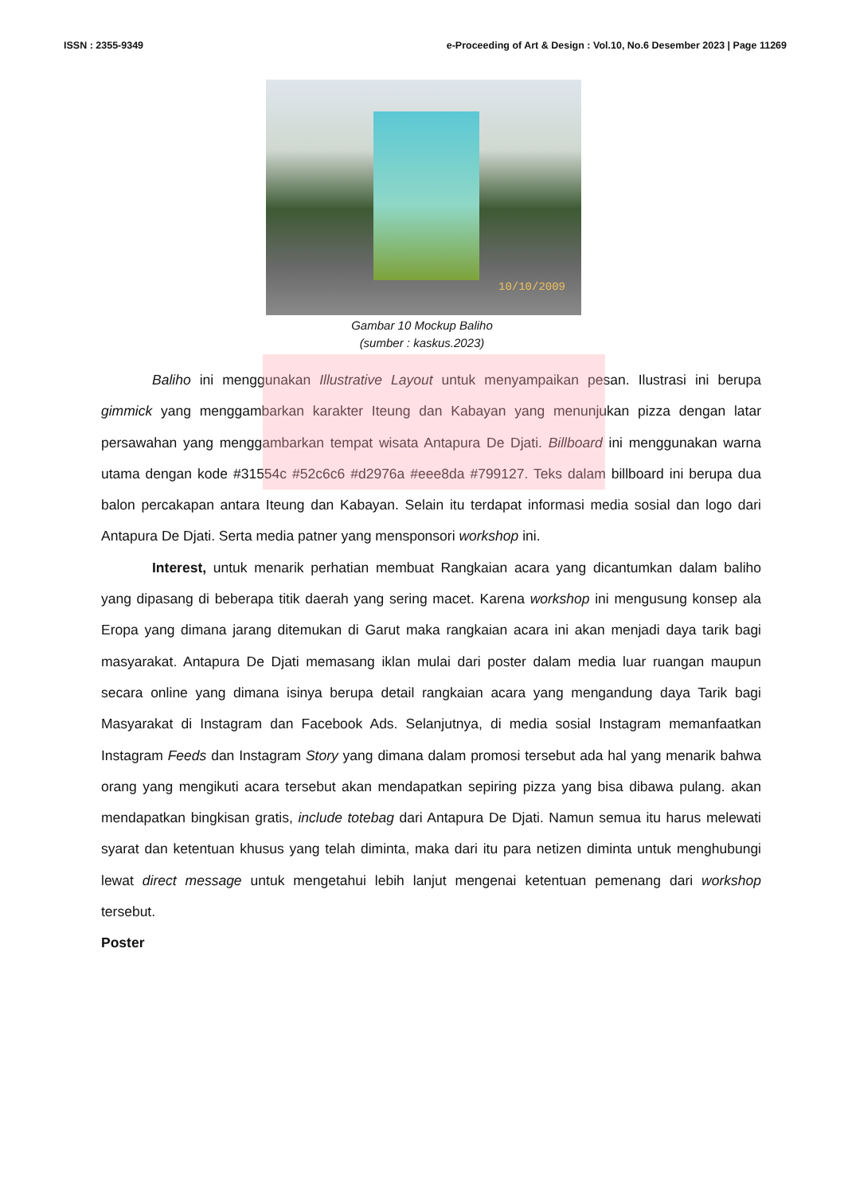ISSN : 2355-9349 e-Proceeding of Art & Design : Vol.10, No.6 Desember 2023 | Page 11269
10/10/2009
Gambar 10 Mockup Baliho
(sumber : kaskus.2023)
Baliho ini menggunakan Illustrative Layout untuk menyampaikan pesan. Ilustrasi ini berupa gimmick yang menggambarkan karakter Iteung dan Kabayan yang menunjukan pizza dengan latar persawahan yang menggambarkan tempat wisata Antapura De Djati. Billboard ini menggunakan warna utama dengan kode #31554c #52c6c6 #d2976a #eee8da #799127. Teks dalam billboard ini berupa dua balon percakapan antara Iteung dan Kabayan. Selain itu terdapat informasi media sosial dan logo dari Antapura De Djati. Serta media patner yang mensponsori workshop ini.
Interest, untuk menarik perhatian membuat Rangkaian acara yang dicantumkan dalam baliho yang dipasang di beberapa titik daerah yang sering macet. Karena workshop ini mengusung konsep ala Eropa yang dimana jarang ditemukan di Garut maka rangkaian acara ini akan menjadi daya tarik bagi masyarakat. Antapura De Djati memasang iklan mulai dari poster dalam media luar ruangan maupun secara online yang dimana isinya berupa detail rangkaian acara yang mengandung daya Tarik bagi Masyarakat di Instagram dan Facebook Ads. Selanjutnya, di media sosial Instagram memanfaatkan Instagram Feeds dan Instagram Story yang dimana dalam promosi tersebut ada hal yang menarik bahwa orang yang mengikuti acara tersebut akan mendapatkan sepiring pizza yang bisa dibawa pulang. akan mendapatkan bingkisan gratis, include totebag dari Antapura De Djati. Namun semua itu harus melewati syarat dan ketentuan khusus yang telah diminta, maka dari itu para netizen diminta untuk menghubungi lewat direct message untuk mengetahui lebih lanjut mengenai ketentuan pemenang dari workshop tersebut.
Poster